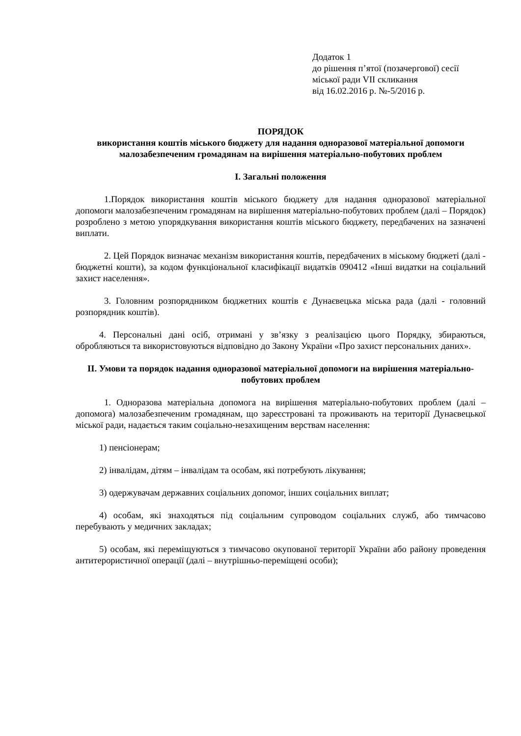Додаток 1
до рішення п’ятої (позачергової) сесії
міської ради VII скликання
від 16.02.2016 р. №-5/2016 р.
ПОРЯДОК
використання коштів міського бюджету для надання одноразової матеріальної допомоги малозабезпеченим громадянам на вирішення матеріально-побутових проблем
I. Загальні положення
1.Порядок використання коштів міського бюджету для надання одноразової матеріальної допомоги малозабезпеченим громадянам на вирішення матеріально-побутових проблем (далі – Порядок) розроблено з метою упорядкування використання коштів міського бюджету, передбачених на зазначені виплати.
2. Цей Порядок визначає механізм використання коштів, передбачених в міському бюджеті (далі - бюджетні кошти), за кодом функціональної класифікації видатків 090412 «Інші видатки на соціальний захист населення».
3. Головним розпорядником бюджетних коштів є Дунаєвецька міська рада (далі - головний розпорядник коштів).
4. Персональні дані осіб, отримані у зв’язку з реалізацією цього Порядку, збираються, обробляються та використовуються відповідно до Закону України «Про захист персональних даних».
II. Умови та порядок надання одноразової матеріальної допомоги на вирішення матеріально-побутових проблем
1. Одноразова матеріальна допомога на вирішення матеріально-побутових проблем (далі – допомога) малозабезпеченим громадянам, що зареєстровані та проживають на території Дунаєвецької міської ради, надається таким соціально-незахищеним верствам населення:
1) пенсіонерам;
2) інвалідам, дітям – інвалідам та особам, які потребують лікування;
3) одержувачам державних соціальних допомог, інших соціальних виплат;
4) особам, які знаходяться під соціальним супроводом соціальних служб, або тимчасово перебувають у медичних закладах;
5) особам, які переміщуються з тимчасово окупованої території України або району проведення антитерористичної операції (далі – внутрішньо-переміщені особи);